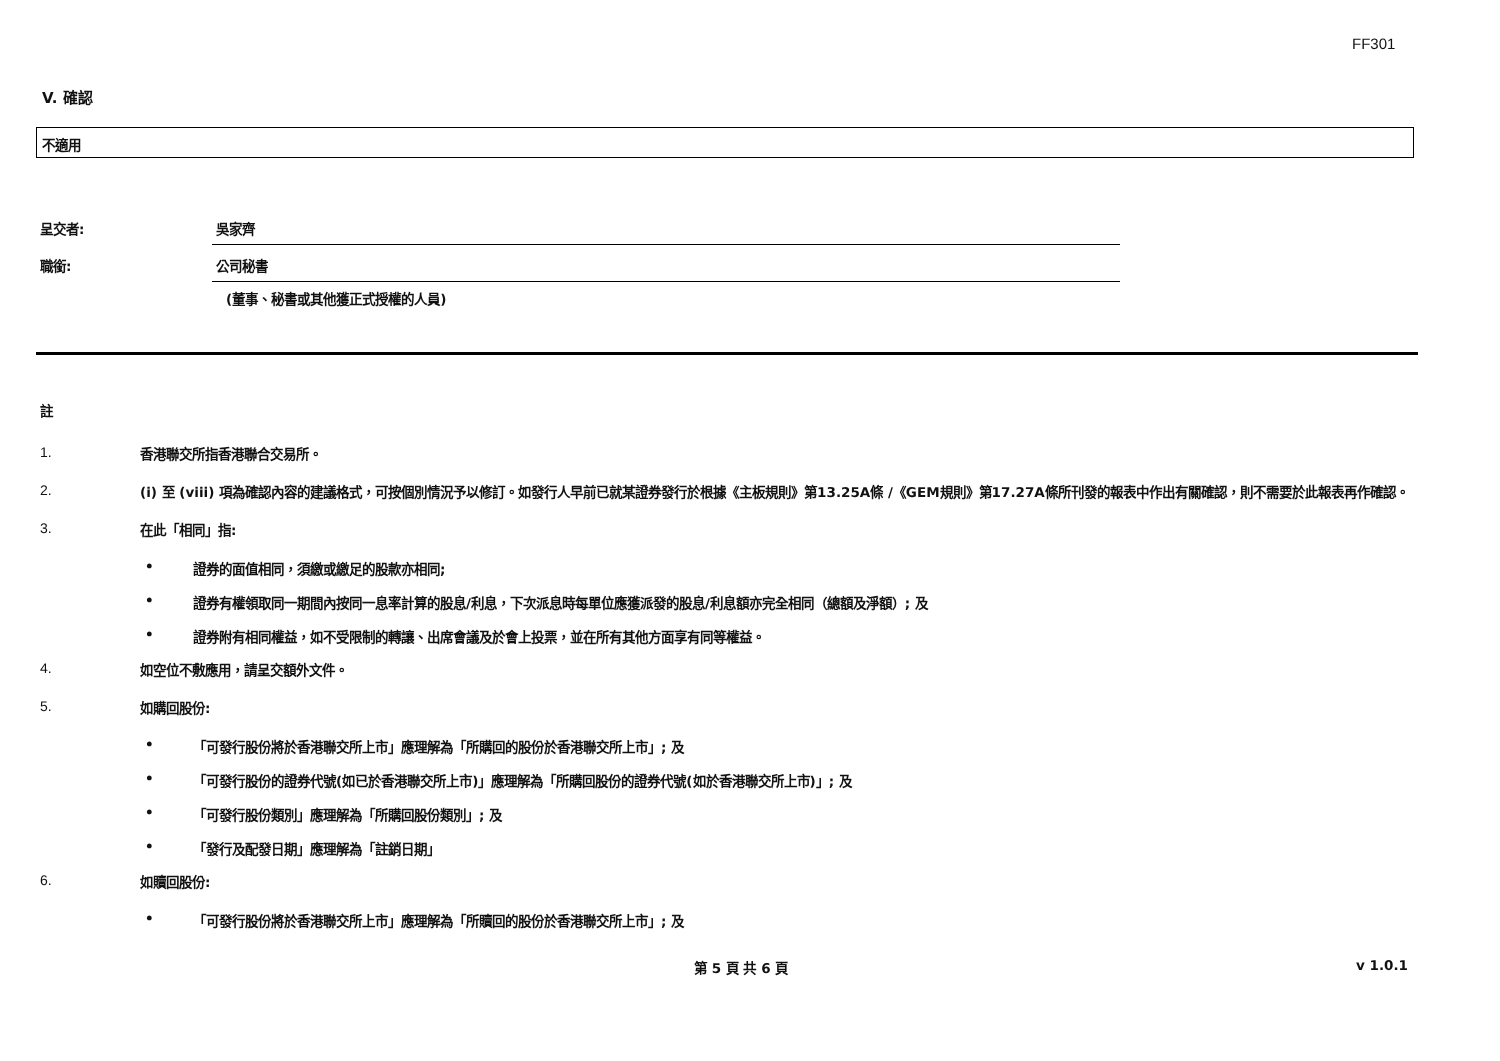FF301
V. 確認
不適用
呈交者: 吳家齊
職銜: 公司秘書
(董事、秘書或其他獲正式授權的人員)
註
1.
香港聯交所指香港聯合交易所。
2.
(i) 至 (viii) 項為確認內容的建議格式，可按個別情況予以修訂。如發行人早前已就某證券發行於根據《主板規則》第13.25A條 /《GEM規則》第17.27A條所刊發的報表中作出有關確認，則不需要於此報表再作確認。
3.
在此「相同」指:
• 證券的面值相同，須繳或繳足的股款亦相同;
• 證券有權領取同一期間內按同一息率計算的股息/利息，下次派息時每單位應獲派發的股息/利息額亦完全相同（總額及淨額）; 及
• 證券附有相同權益，如不受限制的轉讓、出席會議及於會上投票，並在所有其他方面享有同等權益。
4.
如空位不敷應用，請呈交額外文件。
5.
如購回股份:
• 「可發行股份將於香港聯交所上市」應理解為「所購回的股份於香港聯交所上市」; 及
• 「可發行股份的證券代號(如已於香港聯交所上市)」應理解為「所購回股份的證券代號(如於香港聯交所上市)」; 及
• 「可發行股份類別」應理解為「所購回股份類別」; 及
• 「發行及配發日期」應理解為「註銷日期」
6.
如贖回股份:
• 「可發行股份將於香港聯交所上市」應理解為「所贖回的股份於香港聯交所上市」; 及
第 5 頁 共 6 頁 v 1.0.1